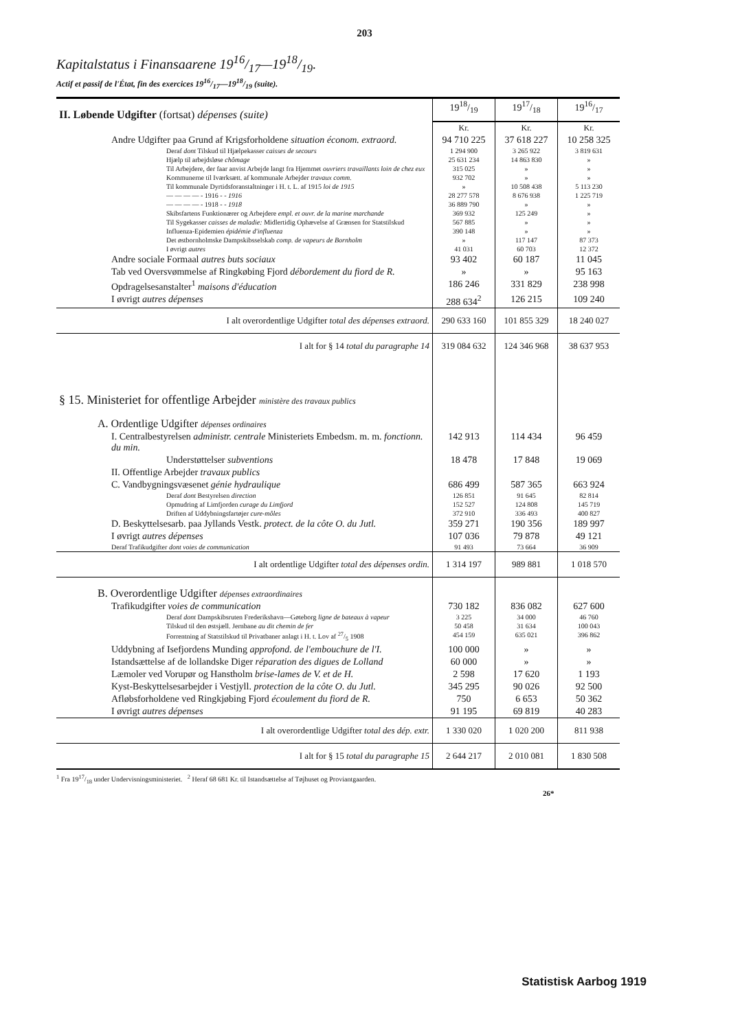203
Kapitalstatus i Finansaarene 1916/17—1918/19.
Actif et passif de l'État, fin des exercices 1916/17—1918/19 (suite).
| II. Løbende Udgifter (fortsat) dépenses (suite) | 1918/19 | 1917/18 | 1916/17 |
| | Kr. | Kr. | Kr. |
| Andre Udgifter paa Grund af Krigsforholdene situation économ. extraord. | 94 710 225 | 37 618 227 | 10 258 325 |
| Deraf dont Tilskud til Hjælpekasser caisses de secours | 1 294 900 | 3 265 922 | 3 819 631 |
| Hjælp til arbejdsløse chômage | 25 631 234 | 14 863 830 | » |
| Til Arbejdere, der faar anvist Arbejde langt fra Hjemmet ouvriers travaillants loin de chez eux | 315 025 | » | » |
| Kommunerne til Iværksætt. af kommunale Arbejder travaux comm. | 932 702 | » | » |
| Til kommunale Dyrtidsforanstaltninger i H. t. L. af 1915 loi de 1915 | » | 10 508 438 | 5 113 230 |
| — — — — - 1916 - - 1916 | 28 277 578 | 8 676 938 | 1 225 719 |
| — — — — - 1918 - - 1918 | 36 889 790 | » | » |
| Skibsfartens Funktionærer og Arbejdere empl. et ouvr. de la marine marchande | 369 932 | 125 249 | » |
| Til Sygekasser caisses de maladie: Midlertidig Ophævelse af Grænsen for Statstilskud | 567 885 | » | » |
| Influenza-Epidemien épidémie d'influenza | 390 148 | » | » |
| Det østbornholmske Dampskibsselskab comp. de vapeurs de Bornholm | » | 117 147 | 87 373 |
| I øvrigt autres | 41 031 | 60 703 | 12 372 |
| Andre sociale Formaal autres buts sociaux | 93 402 | 60 187 | 11 045 |
| Tab ved Oversvømmelse af Ringkøbing Fjord débordement du fiord de R. | » | » | 95 163 |
| Opdragelsesanstalter<sup>1</sup> maisons d'éducation | 186 246 | 331 829 | 238 998 |
| I øvrigt autres dépenses | 288 634<sup>2</sup> | 126 215 | 109 240 |
| I alt overordentlige Udgifter total des dépenses extraord. | 290 633 160 | 101 855 329 | 18 240 027 |
| I alt for § 14 total du paragraphe 14 | 319 084 632 | 124 346 968 | 38 637 953 |
| § 15. Ministeriet for offentlige Arbejder ministère des travaux publics | | | |
| A. Ordentlige Udgifter dépenses ordinaires | | | |
| I. Centralbestyrelsen administr. centrale Ministeriets Embedsm. m. m. fonctionn. du min. | 142 913 | 114 434 | 96 459 |
| Understøttelser subventions | 18 478 | 17 848 | 19 069 |
| II. Offentlige Arbejder travaux publics | | | |
| C. Vandbygningsvæsenet génie hydraulique | 686 499 | 587 365 | 663 924 |
| Deraf dont Bestyrelsen direction | 126 851 | 91 645 | 82 814 |
| Opmudring af Limfjorden curage du Limfjord | 152 527 | 124 808 | 145 719 |
| Driften af Uddybningsfartøjer cure-môles | 372 910 | 336 493 | 400 827 |
| D. Beskyttelsesarb. paa Jyllands Vestk. protect. de la côte O. du Jutl. | 359 271 | 190 356 | 189 997 |
| I øvrigt autres dépenses | 107 036 | 79 878 | 49 121 |
| Deraf Trafikudgifter dont voies de communication | 91 493 | 73 664 | 36 909 |
| I alt ordentlige Udgifter total des dépenses ordin. | 1 314 197 | 989 881 | 1 018 570 |
| B. Overordentlige Udgifter dépenses extraordinaires | | | |
| Trafikudgifter voies de communication | 730 182 | 836 082 | 627 600 |
| Deraf dont Dampskibsruten Frederikshavn—Gøteborg ligne de bateaux à vapeur | 3 225 | 34 000 | 46 760 |
| Tilskud til den østsjæll. Jernbane au dit chemin de fer | 50 458 | 31 634 | 100 043 |
| Forrentning af Statstilskud til Privatbaner anlagt i H. t. Lov af 27/5 1908 | 454 159 | 635 021 | 396 862 |
| Uddybning af Isefjordens Munding approfond. de l'embouchure de l'I. | 100 000 | » | » |
| Istandsættelse af de lollandske Diger réparation des digues de Lolland | 60 000 | » | » |
| Læmoler ved Vorupør og Hanstholm brise-lames de V. et de H. | 2 598 | 17 620 | 1 193 |
| Kyst-Beskyttelsesarbejder i Vestjyll. protection de la côte O. du Jutl. | 345 295 | 90 026 | 92 500 |
| Afløbsforholdene ved Ringkjøbing Fjord écoulement du fiord de R. | 750 | 6 653 | 50 362 |
| I øvrigt autres dépenses | 91 195 | 69 819 | 40 283 |
| I alt overordentlige Udgifter total des dép. extr. | 1 330 020 | 1 020 200 | 811 938 |
| I alt for § 15 total du paragraphe 15 | 2 644 217 | 2 010 081 | 1 830 508 |
<sup>1</sup> Fra 1917/18 under Undervisningsministeriet. <sup>2</sup> Heraf 68 681 Kr. til Istandsættelse af Tøjhuset og Proviantgaarden.
26*
Statistisk Aarbog 1919